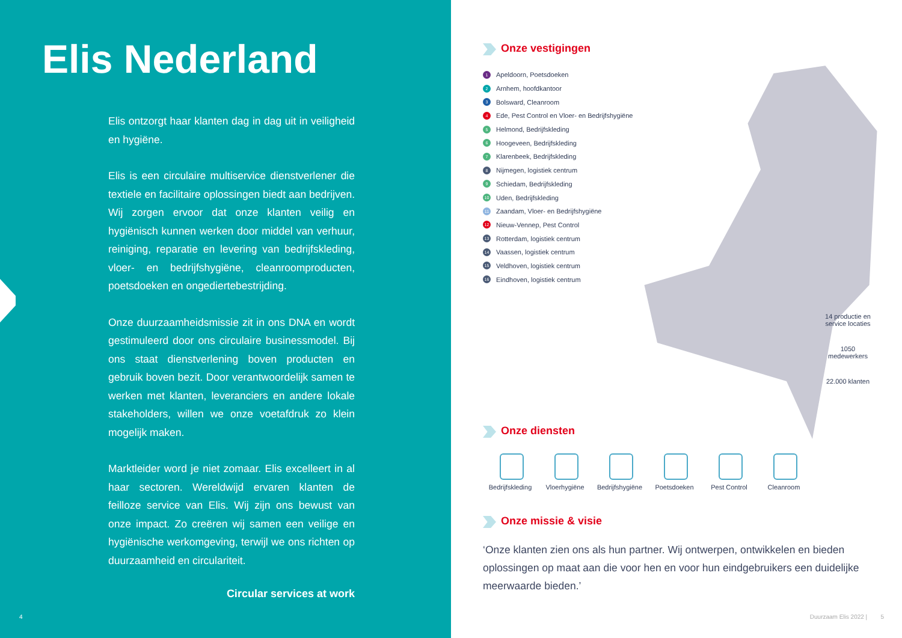Elis Nederland
Elis ontzorgt haar klanten dag in dag uit in veiligheid en hygiëne.
Elis is een circulaire multiservice dienstverlener die textiele en facilitaire oplossingen biedt aan bedrijven. Wij zorgen ervoor dat onze klanten veilig en hygiënisch kunnen werken door middel van verhuur, reiniging, reparatie en levering van bedrijfskleding, vloer- en bedrijfshygiëne, cleanroomproducten, poetsdoeken en ongediertebestrijding.
Onze duurzaamheidsmissie zit in ons DNA en wordt gestimuleerd door ons circulaire businessmodel. Bij ons staat dienstverlening boven producten en gebruik boven bezit. Door verantwoordelijk samen te werken met klanten, leveranciers en andere lokale stakeholders, willen we onze voetafdruk zo klein mogelijk maken.
Marktleider word je niet zomaar. Elis excelleert in al haar sectoren. Wereldwijd ervaren klanten de feilloze service van Elis. Wij zijn ons bewust van onze impact. Zo creëren wij samen een veilige en hygiënische werkomgeving, terwijl we ons richten op duurzaamheid en circulariteit.
Circular services at work
4
Onze vestigingen
1 Apeldoorn, Poetsdoeken
2 Arnhem, hoofdkantoor
3 Bolsward, Cleanroom
4 Ede, Pest Control en Vloer- en Bedrijfshygiëne
5 Helmond, Bedrijfskleding
6 Hoogeveen, Bedrijfskleding
7 Klarenbeek, Bedrijfskleding
8 Nijmegen, logistiek centrum
9 Schiedam, Bedrijfskleding
10 Uden, Bedrijfskleding
11 Zaandam, Vloer- en Bedrijfshygiëne
12 Nieuw-Vennep, Pest Control
13 Rotterdam, logistiek centrum
14 Vaassen, logistiek centrum
15 Veldhoven, logistiek centrum
16 Eindhoven, logistiek centrum
14 productie en service locaties
1050 medewerkers
22.000 klanten
Onze diensten
Bedrijfskleding
Vloerhygiëne Bedrijfshygiëne
Poetsdoeken Pest Control Cleanroom
Onze missie & visie
‘Onze klanten zien ons als hun partner. Wij ontwerpen, ontwikkelen en bieden oplossingen op maat aan die voor hen en voor hun eindgebruikers een duidelijke meerwaarde bieden.’
Duurzaam Elis 2022 | 5